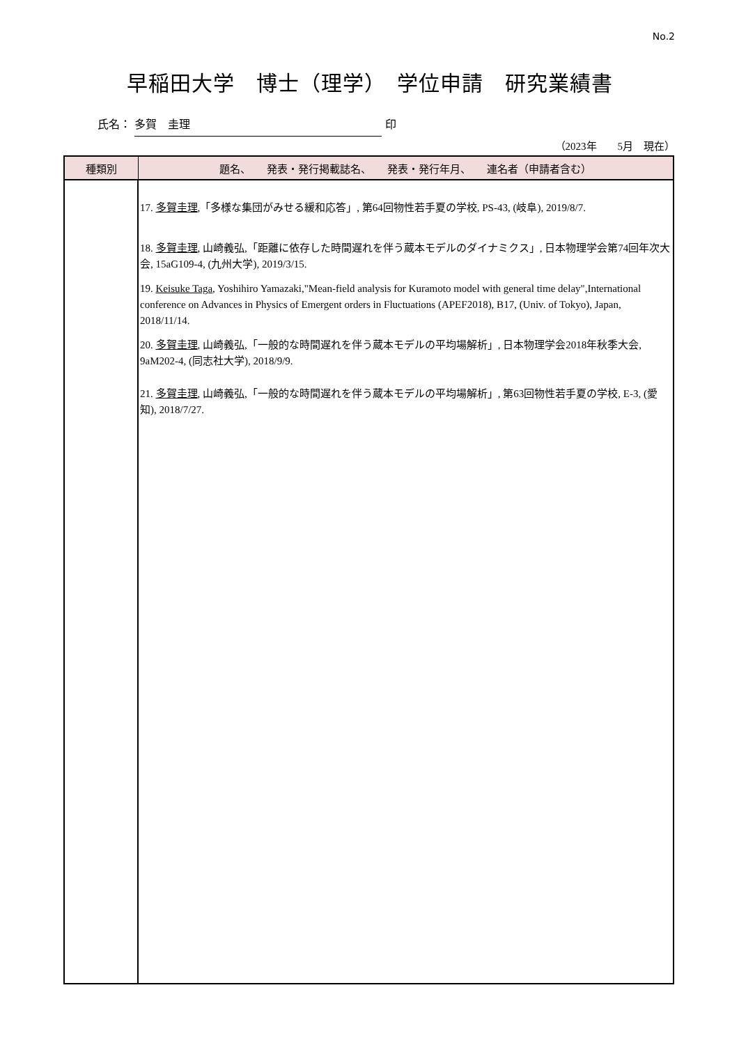No.2
早稲田大学　博士（理学）　学位申請　研究業績書
氏名： 多賀　圭理 印
（2023年　　5月　現在）
| 種類別 | 題名、 発表・発行掲載誌名、 発表・発行年月、 連名者（申請者含む） |
| --- | --- |
| | 17. 多賀圭理 ,「多様な集団がみせる緩和応答」, 第64回物性若手夏の学校, PS-43, (岐阜), 2019/8/7. 18. 多賀圭理 , 山崎義弘,「距離に依存した時間遅れを伴う蔵本モデルのダイナミクス」, 日本物理学会第74回年次大会, 15aG109-4, (九州大学), 2019/3/15. 19. Keisuke Taga , Yoshihiro Yamazaki,"Mean-field analysis for Kuramoto model with general time delay",International conference on Advances in Physics of Emergent orders in Fluctuations (APEF2018), B17, (Univ. of Tokyo), Japan, 2018/11/14. 20. 多賀圭理 , 山崎義弘,「一般的な時間遅れを伴う蔵本モデルの平均場解析」, 日本物理学会2018年秋季大会, 9aM202-4, (同志社大学), 2018/9/9. 21. 多賀圭理 , 山崎義弘,「一般的な時間遅れを伴う蔵本モデルの平均場解析」, 第63回物性若手夏の学校, E-3, (愛知), 2018/7/27. |